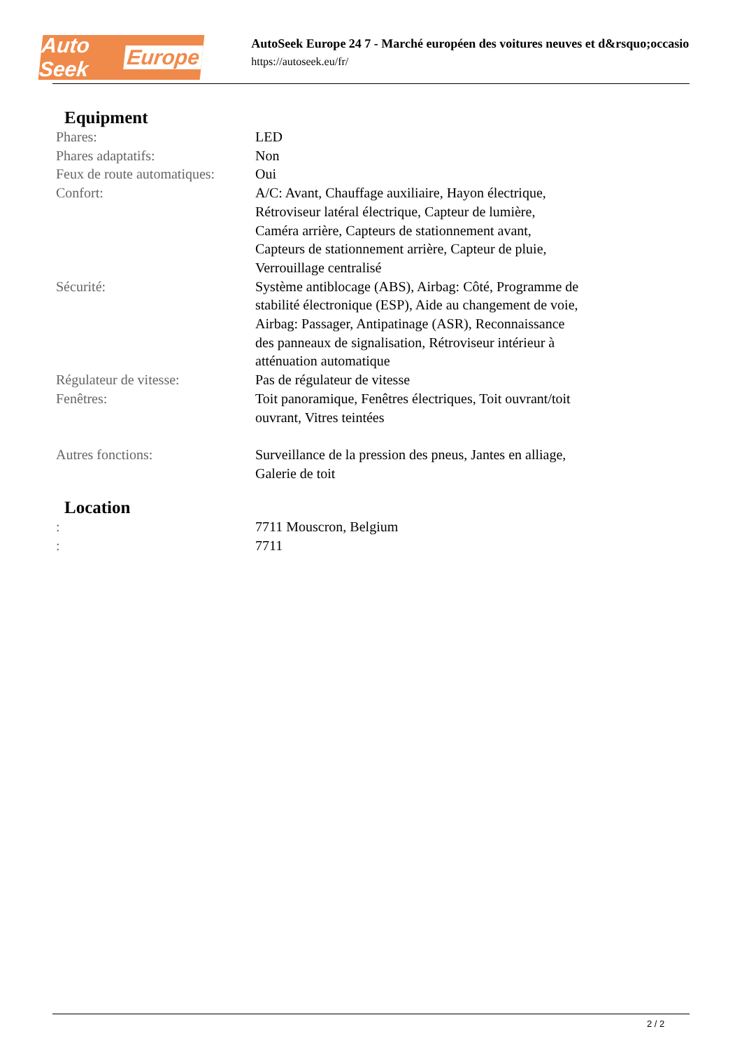Auto Seek Europe
AutoSeek Europe 24 7 - Marché européen des voitures neuves et d&rsquo;occasio
https://autoseek.eu/fr/
Equipment
| Phares: | LED |
| Phares adaptatifs: | Non |
| Feux de route automatiques: | Oui |
| Confort: | A/C: Avant, Chauffage auxiliaire, Hayon électrique, Rétroviseur latéral électrique, Capteur de lumière, Caméra arrière, Capteurs de stationnement avant, Capteurs de stationnement arrière, Capteur de pluie, Verrouillage centralisé |
| Sécurité: | Système antiblocage (ABS), Airbag: Côté, Programme de stabilité électronique (ESP), Aide au changement de voie, Airbag: Passager, Antipatinage (ASR), Reconnaissance des panneaux de signalisation, Rétroviseur intérieur à atténuation automatique |
| Régulateur de vitesse: | Pas de régulateur de vitesse |
| Fenêtres: | Toit panoramique, Fenêtres électriques, Toit ouvrant/toit ouvrant, Vitres teintées |
| Autres fonctions: | Surveillance de la pression des pneus, Jantes en alliage, Galerie de toit |
Location
| : | 7711 Mouscron, Belgium |
| : | 7711 |
2 / 2